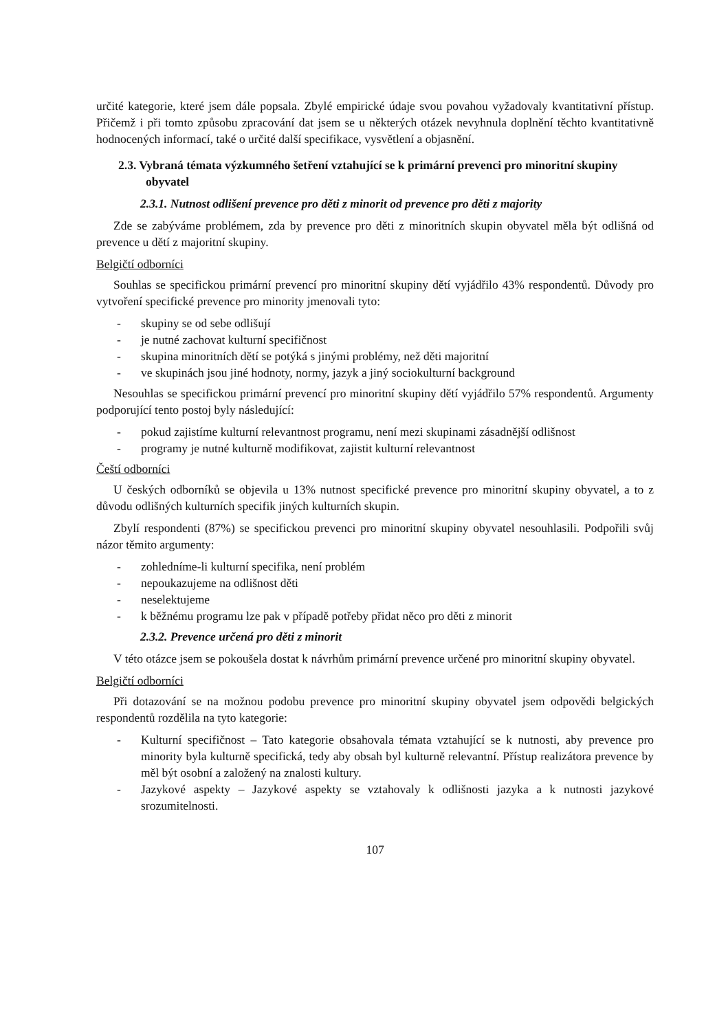určité kategorie, které jsem dále popsala. Zbylé empirické údaje svou povahou vyžadovaly kvantitativní přístup. Přičemž i při tomto způsobu zpracování dat jsem se u některých otázek nevyhnula doplnění těchto kvantitativně hodnocených informací, také o určité další specifikace, vysvětlení a objasnění.
2.3. Vybraná témata výzkumného šetření vztahující se k primární prevenci pro minoritní skupiny obyvatel
2.3.1. Nutnost odlišení prevence pro děti z minorit od prevence pro děti z majority
Zde se zabýváme problémem, zda by prevence pro děti z minoritních skupin obyvatel měla být odlišná od prevence u dětí z majoritní skupiny.
Belgičtí odborníci
Souhlas se specifickou primární prevencí pro minoritní skupiny dětí vyjádřilo 43% respondentů. Důvody pro vytvoření specifické prevence pro minority jmenovali tyto:
- skupiny se od sebe odlišují
- je nutné zachovat kulturní specifičnost
- skupina minoritních dětí se potýká s jinými problémy, než děti majoritní
- ve skupinách jsou jiné hodnoty, normy, jazyk a jiný sociokulturní background
Nesouhlas se specifickou primární prevencí pro minoritní skupiny dětí vyjádřilo 57% respondentů. Argumenty podporující tento postoj byly následující:
- pokud zajistíme kulturní relevantnost programu, není mezi skupinami zásadnější odlišnost
- programy je nutné kulturně modifikovat, zajistit kulturní relevantnost
Čeští odborníci
U českých odborníků se objevila u 13% nutnost specifické prevence pro minoritní skupiny obyvatel, a to z důvodu odlišných kulturních specifik jiných kulturních skupin.
Zbylí respondenti (87%) se specifickou prevenci pro minoritní skupiny obyvatel nesouhlasili. Podpořili svůj názor těmito argumenty:
- zohledníme-li kulturní specifika, není problém
- nepoukazujeme na odlišnost děti
- neselektujeme
- k běžnému programu lze pak v případě potřeby přidat něco pro děti z minorit
2.3.2. Prevence určená pro děti z minorit
V této otázce jsem se pokoušela dostat k návrhům primární prevence určené pro minoritní skupiny obyvatel.
Belgičtí odborníci
Při dotazování se na možnou podobu prevence pro minoritní skupiny obyvatel jsem odpovědi belgických respondentů rozdělila na tyto kategorie:
- Kulturní specifičnost – Tato kategorie obsahovala témata vztahující se k nutnosti, aby prevence pro minority byla kulturně specifická, tedy aby obsah byl kulturně relevantní. Přístup realizátora prevence by měl být osobní a založený na znalosti kultury.
- Jazykové aspekty – Jazykové aspekty se vztahovaly k odlišnosti jazyka a k nutnosti jazykové srozumitelnosti.
107